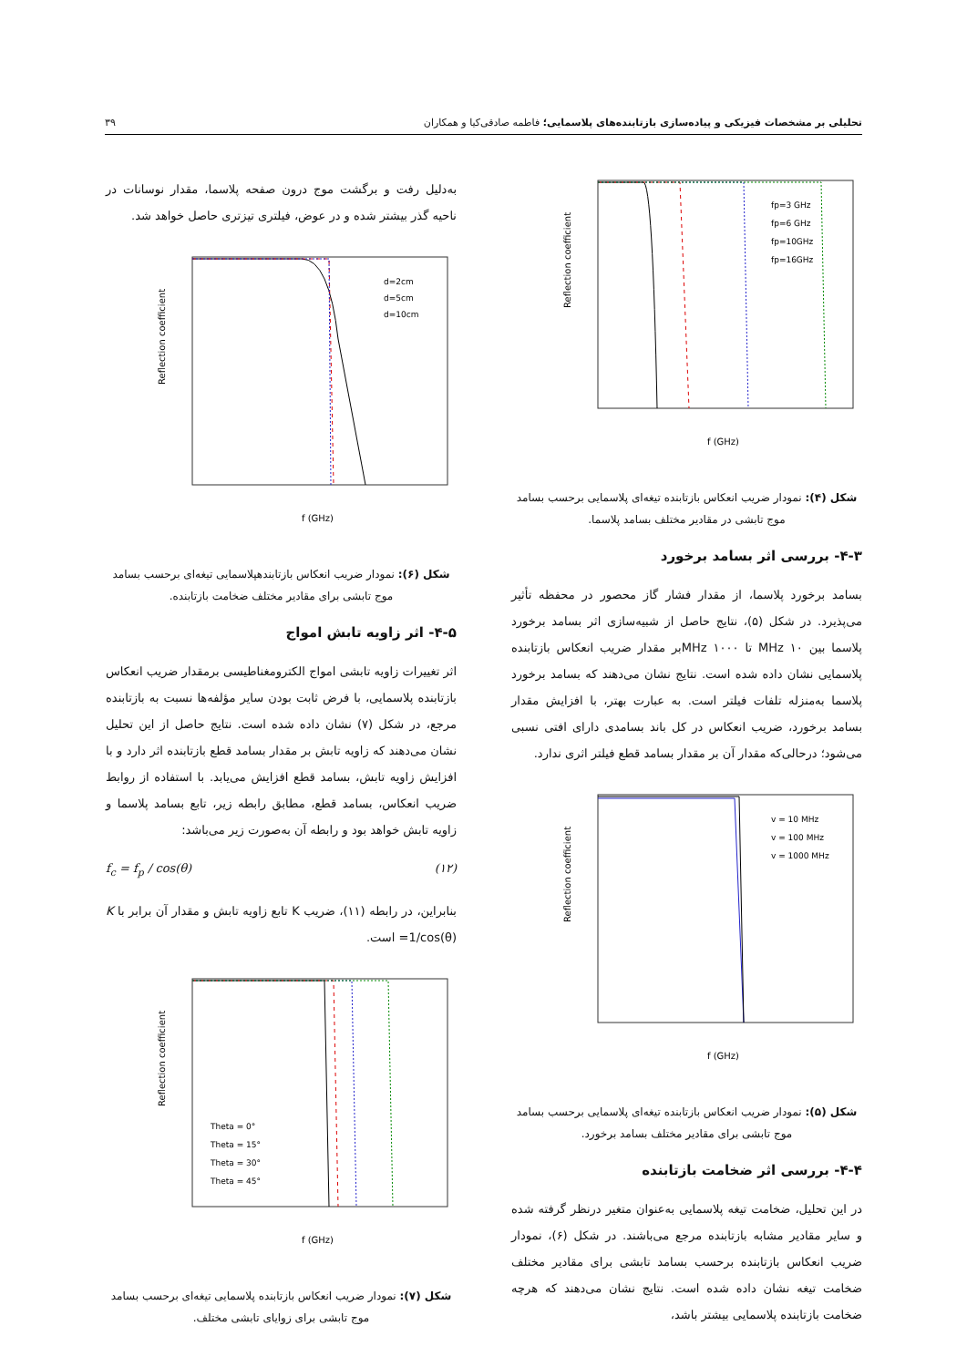تحلیلی بر مشخصات فیزیکی و پیاده‌سازی بازتابنده‌های پلاسمایی؛ فاطمه صادقی‌کیا و همکاران ۳۹
Reflection coefficient
f (GHz)
fp=3 GHz
fp=6 GHz
fp=10GHz
fp=16GHz
شکل (۴): نمودار ضریب انعکاس بازتابنده تیغه‌ای پلاسمایی برحسب بسامد موج تابشی در مقادیر مختلف بسامد پلاسما.
۴-۳- بررسی اثر بسامد برخورد
بسامد برخورد پلاسما، از مقدار فشار گاز محصور در محفظه تأثیر می‌پذیرد. در شکل (۵)، نتایج حاصل از شبیه‌سازی اثر بسامد برخورد پلاسما بین MHz ۱۰ تا MHz ۱۰۰۰بر مقدار ضریب انعکاس بازتابنده پلاسمایی نشان داده شده است. نتایج نشان می‌دهند که بسامد برخورد پلاسما به‌منزله تلفات فیلتر است. به عبارت بهتر، با افزایش مقدار بسامد برخورد، ضریب انعکاس در کل باند بسامدی دارای افتی نسبی می‌شود؛ درحالی‌که مقدار آن بر مقدار بسامد قطع فیلتر اثری ندارد.
Reflection coefficient
f (GHz)
v = 10 MHz
v = 100 MHz
v = 1000 MHz
شکل (۵): نمودار ضریب انعکاس بازتابنده تیغه‌ای پلاسمایی برحسب بسامد موج تابشی برای مقادیر مختلف بسامد برخورد.
۴-۴- بررسی اثر ضخامت بازتابنده
در این تحلیل، ضخامت تیغه پلاسمایی به‌عنوان متغیر درنظر گرفته شده و سایر مقادیر مشابه بازتابنده مرجع می‌باشند. در شکل (۶)، نمودار ضریب انعکاس بازتابنده برحسب بسامد تابشی برای مقادیر مختلف ضخامت تیغه نشان داده شده است. نتایج نشان می‌دهند که هرچه ضخامت بازتابنده پلاسمایی بیشتر باشد،
به‌دلیل رفت و برگشت موج درون صفحه پلاسما، مقدار نوسانات در ناحیه گذر بیشتر شده و در عوض، فیلتری تیزتری حاصل خواهد شد.
Reflection coefficient
f (GHz)
d=2cm
d=5cm
d=10cm
شکل (۶): نمودار ضریب انعکاس بازتابندهپلاسمایی تیغه‌ای برحسب بسامد موج تابشی برای مقادیر مختلف ضخامت بازتابنده.
۴-۵- اثر زاویه تابش امواج
اثر تغییرات زاویه تابشی امواج الکترومغناطیسی برمقدار ضریب انعکاس بازتابنده پلاسمایی، با فرض ثابت بودن سایر مؤلفه‌ها نسبت به بازتابنده مرجع، در شکل (۷) نشان داده شده است. نتایج حاصل از این تحلیل نشان می‌دهند که زاویه تابش بر مقدار بسامد قطع بازتابنده اثر دارد و با افزایش زاویه تابش، بسامد قطع افزایش می‌یابد. با استفاده از روابط ضریب انعکاس، بسامد قطع، مطابق رابطه زیر، تابع بسامد پلاسما و زاویه تابش خواهد بود و رابطه آن به‌صورت زیر می‌باشد:
f<sub>c</sub> = f<sub>p</sub> / cos(θ) (۱۲)
بنابراین، در رابطه (۱۱)، ضریب K تابع زاویه تابش و مقدار آن برابر با K =1/cos(θ) است.
Reflection coefficient
f (GHz)
Theta = 0°
Theta = 15°
Theta = 30°
Theta = 45°
شکل (۷): نمودار ضریب انعکاس بازتابنده پلاسمایی تیغه‌ای برحسب بسامد موج تابشی برای زوایای تابشی مختلف.